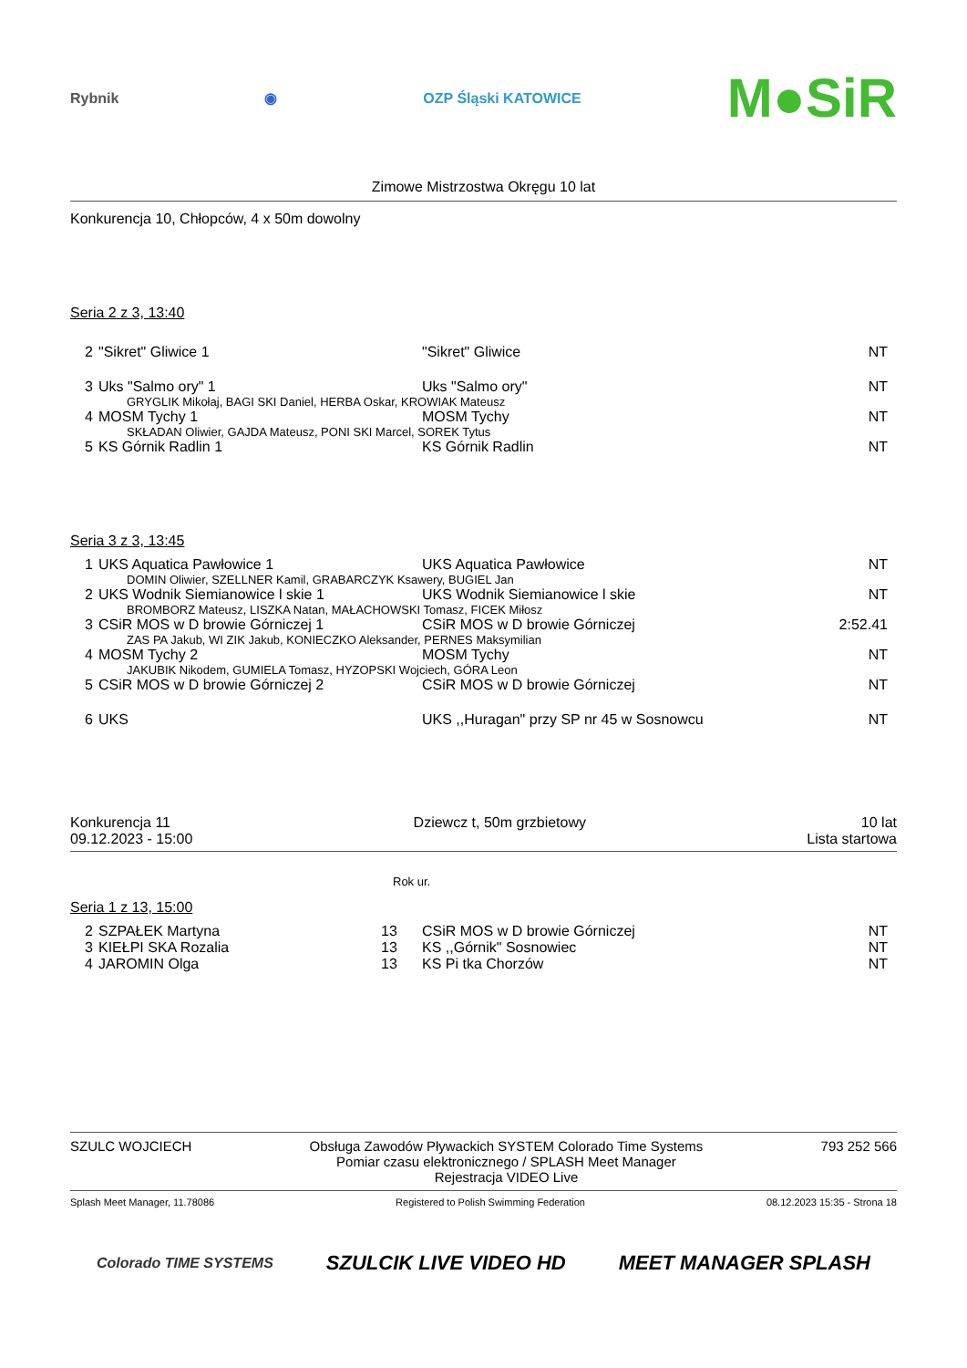Rybnik ◉ OZP Śląski KATOWICE M●SiR
Zimowe Mistrzostwa Okręgu 10 lat
Konkurencja 10, Chłopców, 4 x 50m dowolny
Seria 2 z 3, 13:40
| 2 | "Sikret" Gliwice 1 | "Sikret" Gliwice | NT |
| 3 | Uks "Salmo ory" 1 | Uks "Salmo ory" | NT |
| GRYGLIK Mikołaj, BAGI SKI Daniel, HERBA Oskar, KROWIAK Mateusz | | | |
| 4 | MOSM Tychy 1 | MOSM Tychy | NT |
| SKŁADAN Oliwier, GAJDA Mateusz, PONI SKI Marcel, SOREK Tytus | | | |
| 5 | KS Górnik Radlin 1 | KS Górnik Radlin | NT |
Seria 3 z 3, 13:45
| 1 | UKS Aquatica Pawłowice 1 | UKS Aquatica Pawłowice | NT |
| DOMIN Oliwier, SZELLNER Kamil, GRABARCZYK Ksawery, BUGIEL Jan | | | |
| 2 | UKS Wodnik Siemianowice l skie 1 | UKS Wodnik Siemianowice l skie | NT |
| BROMBORZ Mateusz, LISZKA Natan, MAŁACHOWSKI Tomasz, FICEK Miłosz | | | |
| 3 | CSiR MOS w D browie Górniczej 1 | CSiR MOS w D browie Górniczej | 2:52.41 |
| ZAS PA Jakub, WI ZIK Jakub, KONIECZKO Aleksander, PERNES Maksymilian | | | |
| 4 | MOSM Tychy 2 | MOSM Tychy | NT |
| JAKUBIK Nikodem, GUMIELA Tomasz, HYZOPSKI Wojciech, GÓRA Leon | | | |
| 5 | CSiR MOS w D browie Górniczej 2 | CSiR MOS w D browie Górniczej | NT |
| 6 | UKS | UKS ,,Huragan" przy SP nr 45 w Sosnowcu | NT |
Konkurencja 11
09.12.2023 - 15:00
Dziewcz t, 50m grzbietowy 10 lat
Lista startowa
Rok ur.
Seria 1 z 13, 15:00
| 2 | SZPAŁEK Martyna | 13 | CSiR MOS w D browie Górniczej | NT |
| 3 | KIEŁPI SKA Rozalia | 13 | KS ,,Górnik" Sosnowiec | NT |
| 4 | JAROMIN Olga | 13 | KS Pi tka Chorzów | NT |
SZULC WOJCIECH Obsługa Zawodów Pływackich SYSTEM Colorado Time Systems
Pomiar czasu elektronicznego / SPLASH Meet Manager
Rejestracja VIDEO Live
793 252 566
Splash Meet Manager, 11.78086 Registered to Polish Swimming Federation 08.12.2023 15:35 - Strona 18
Colorado TIME SYSTEMS SZULCIK LIVE VIDEO HD MEET MANAGER SPLASH